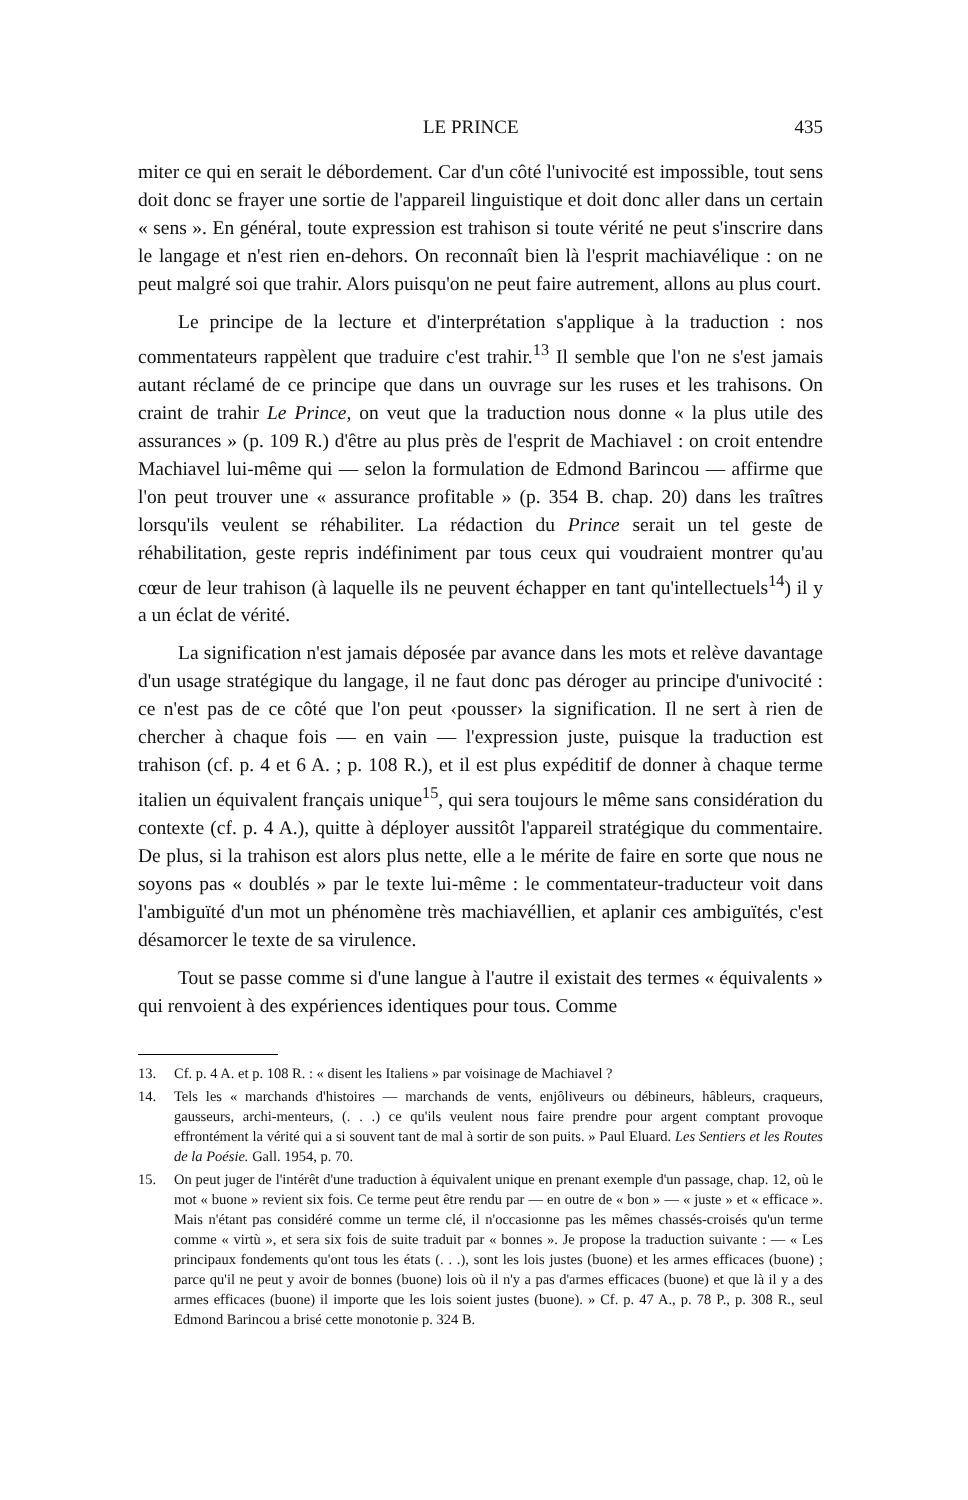LE PRINCE 435
miter ce qui en serait le débordement. Car d'un côté l'univocité est impossible, tout sens doit donc se frayer une sortie de l'appareil linguistique et doit donc aller dans un certain « sens ». En général, toute expression est trahison si toute vérité ne peut s'inscrire dans le langage et n'est rien en-dehors. On reconnaît bien là l'esprit machiavélique : on ne peut malgré soi que trahir. Alors puisqu'on ne peut faire autrement, allons au plus court.
Le principe de la lecture et d'interprétation s'applique à la traduction : nos commentateurs rappèlent que traduire c'est trahir.<sup>13</sup> Il semble que l'on ne s'est jamais autant réclamé de ce principe que dans un ouvrage sur les ruses et les trahisons. On craint de trahir Le Prince, on veut que la traduction nous donne « la plus utile des assurances » (p. 109 R.) d'être au plus près de l'esprit de Machiavel : on croit entendre Machiavel lui-même qui — selon la formulation de Edmond Barincou — affirme que l'on peut trouver une « assurance profitable » (p. 354 B. chap. 20) dans les traîtres lorsqu'ils veulent se réhabiliter. La rédaction du Prince serait un tel geste de réhabilitation, geste repris indéfiniment par tous ceux qui voudraient montrer qu'au cœur de leur trahison (à laquelle ils ne peuvent échapper en tant qu'intellectuels<sup>14</sup>) il y a un éclat de vérité.
La signification n'est jamais déposée par avance dans les mots et relève davantage d'un usage stratégique du langage, il ne faut donc pas déroger au principe d'univocité : ce n'est pas de ce côté que l'on peut ‹pousser› la signification. Il ne sert à rien de chercher à chaque fois — en vain — l'expression juste, puisque la traduction est trahison (cf. p. 4 et 6 A. ; p. 108 R.), et il est plus expéditif de donner à chaque terme italien un équivalent français unique<sup>15</sup>, qui sera toujours le même sans considération du contexte (cf. p. 4 A.), quitte à déployer aussitôt l'appareil stratégique du commentaire. De plus, si la trahison est alors plus nette, elle a le mérite de faire en sorte que nous ne soyons pas « doublés » par le texte lui-même : le commentateur-traducteur voit dans l'ambiguïté d'un mot un phénomène très machiavéllien, et aplanir ces ambiguïtés, c'est désamorcer le texte de sa virulence.
Tout se passe comme si d'une langue à l'autre il existait des termes « équivalents » qui renvoient à des expériences identiques pour tous. Comme
13. Cf. p. 4 A. et p. 108 R. : « disent les Italiens » par voisinage de Machiavel ?
14. Tels les « marchands d'histoires — marchands de vents, enjôliveurs ou débineurs, hâbleurs, craqueurs, gausseurs, archi-menteurs, (. . .) ce qu'ils veulent nous faire prendre pour argent comptant provoque effrontément la vérité qui a si souvent tant de mal à sortir de son puits. » Paul Eluard. Les Sentiers et les Routes de la Poésie. Gall. 1954, p. 70.
15. On peut juger de l'intérêt d'une traduction à équivalent unique en prenant exemple d'un passage, chap. 12, où le mot « buone » revient six fois. Ce terme peut être rendu par — en outre de « bon » — « juste » et « efficace ». Mais n'étant pas considéré comme un terme clé, il n'occasionne pas les mêmes chassés-croisés qu'un terme comme « virtù », et sera six fois de suite traduit par « bonnes ». Je propose la traduction suivante : — « Les principaux fondements qu'ont tous les états (. . .), sont les lois justes (buone) et les armes efficaces (buone) ; parce qu'il ne peut y avoir de bonnes (buone) lois où il n'y a pas d'armes efficaces (buone) et que là il y a des armes efficaces (buone) il importe que les lois soient justes (buone). » Cf. p. 47 A., p. 78 P., p. 308 R., seul Edmond Barincou a brisé cette monotonie p. 324 B.